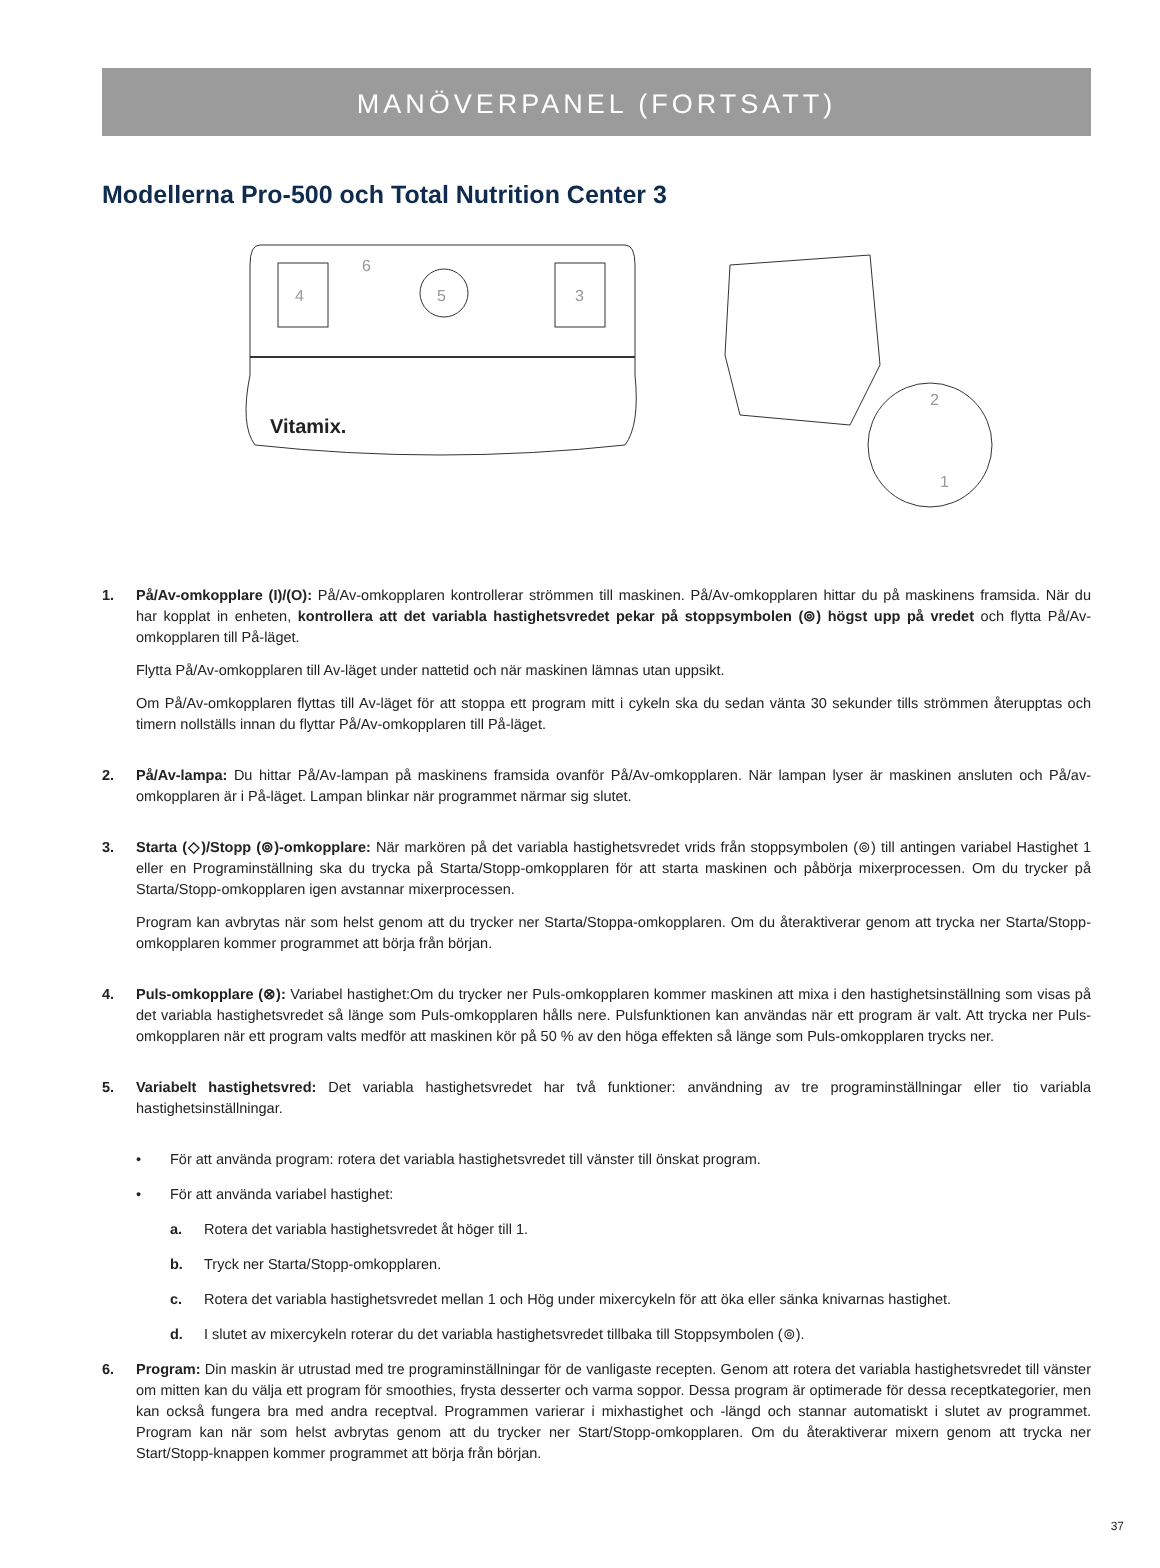MANÖVERPANEL (FORTSATT)
Modellerna Pro-500 och Total Nutrition Center 3
4
3
5
6
Vitamix.
2
1
1. På/Av-omkopplare (I)/(O): På/Av-omkopplaren kontrollerar strömmen till maskinen. På/Av-omkopplaren hittar du på maskinens framsida. När du har kopplat in enheten, kontrollera att det variabla hastighetsvredet pekar på stoppsymbolen (⊚) högst upp på vredet och flytta På/Av-omkopplaren till På-läget.
Flytta På/Av-omkopplaren till Av-läget under nattetid och när maskinen lämnas utan uppsikt.
Om På/Av-omkopplaren flyttas till Av-läget för att stoppa ett program mitt i cykeln ska du sedan vänta 30 sekunder tills strömmen återupptas och timern nollställs innan du flyttar På/Av-omkopplaren till På-läget.
2. På/Av-lampa: Du hittar På/Av-lampan på maskinens framsida ovanför På/Av-omkopplaren. När lampan lyser är maskinen ansluten och På/av-omkopplaren är i På-läget. Lampan blinkar när programmet närmar sig slutet.
3. Starta (◇)/Stopp (⊚)-omkopplare: När markören på det variabla hastighetsvredet vrids från stoppsymbolen (⊚) till antingen variabel Hastighet 1 eller en Programinställning ska du trycka på Starta/Stopp-omkopplaren för att starta maskinen och påbörja mixerprocessen. Om du trycker på Starta/Stopp-omkopplaren igen avstannar mixerprocessen.
Program kan avbrytas när som helst genom att du trycker ner Starta/Stoppa-omkopplaren. Om du återaktiverar genom att trycka ner Starta/Stopp-omkopplaren kommer programmet att börja från början.
4. Puls-omkopplare (⊗): Variabel hastighet:Om du trycker ner Puls-omkopplaren kommer maskinen att mixa i den hastighetsinställning som visas på det variabla hastighetsvredet så länge som Puls-omkopplaren hålls nere. Pulsfunktionen kan användas när ett program är valt. Att trycka ner Puls-omkopplaren när ett program valts medför att maskinen kör på 50 % av den höga effekten så länge som Puls-omkopplaren trycks ner.
5. Variabelt hastighetsvred: Det variabla hastighetsvredet har två funktioner: användning av tre programinställningar eller tio variabla hastighetsinställningar.
• För att använda program: rotera det variabla hastighetsvredet till vänster till önskat program.
• För att använda variabel hastighet:
a. Rotera det variabla hastighetsvredet åt höger till 1.
b. Tryck ner Starta/Stopp-omkopplaren.
c. Rotera det variabla hastighetsvredet mellan 1 och Hög under mixercykeln för att öka eller sänka knivarnas hastighet.
d. I slutet av mixercykeln roterar du det variabla hastighetsvredet tillbaka till Stoppsymbolen (⊚).
6. Program: Din maskin är utrustad med tre programinställningar för de vanligaste recepten. Genom att rotera det variabla hastighetsvredet till vänster om mitten kan du välja ett program för smoothies, frysta desserter och varma soppor. Dessa program är optimerade för dessa receptkategorier, men kan också fungera bra med andra receptval. Programmen varierar i mixhastighet och -längd och stannar automatiskt i slutet av programmet. Program kan när som helst avbrytas genom att du trycker ner Start/Stopp-omkopplaren. Om du återaktiverar mixern genom att trycka ner Start/Stopp-knappen kommer programmet att börja från början.
37